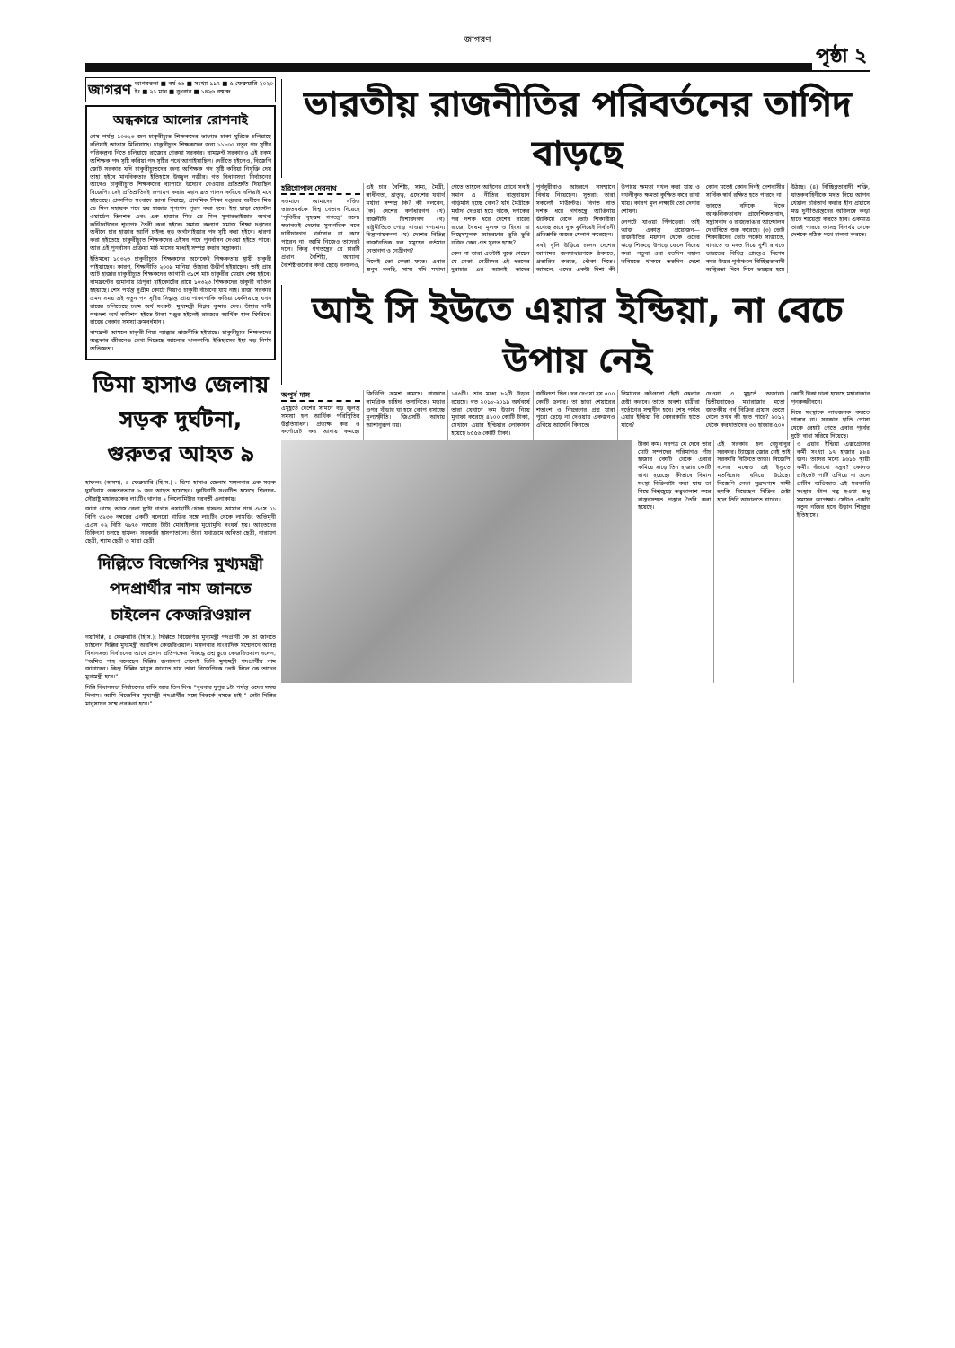জাগরণ
পৃষ্ঠা ২
জাগরণ আগরতলা ■ বর্ষ-৬৬ ■ সংখ্যা ১১৭ ■ ৫ ফেব্রুয়ারি ২০২০ ইং ■ ২১ মাঘ ■ বুধবার ■ ১৪২৬ বঙ্গাব্দ
অন্ধকারে আলোর রোশনাই
শেষ পর্যন্ত ১০৩২৩ জন চাকুরীচ্যুত শিক্ষকদের ভাগ্যের চাকা ঘুরিতে চলিয়াছে বলিয়াই আভাস মিলিয়াছে। চাকুরীচ্যুত শিক্ষকদের জন্য ১১৮০০ নতুন পদ সৃষ্টির পরিকল্পনা নিতে চলিয়াছে রাজ্যের গেরুয়া সরকার। বামফ্রন্ট সরকারও এই রকম অশিক্ষক পদ সৃষ্টি করিয়া পদ সৃষ্টির পথে আগাইয়াছিল। দেরীতে হইলেও, বিজেপি জোট সরকার যদি চাকুরীচ্যুতদের জন্য অশিক্ষক পদ সৃষ্টি করিয়া নিযুক্তি দেয় তাহা হইবে মানবিকতার ইতিহাসে উজ্জ্বল নজীর। গত বিধানসভা নির্বাচনের আগেও চাকুরীচ্যুত শিক্ষকদের ব্যাপারে উদ্যোগ নেওয়ার প্রতিশ্রুতি দিয়াছিল বিজেপি। সেই প্রতিশ্রুতিরই রূপায়ণ করার মহান ব্রত পালন করিবে বলিয়াই মনে হইতেছে। প্রকাশিত সংবাদে জানা গিয়াছে, প্রাথমিক শিক্ষা দপ্তরের অধীনে মিড ডে মিল সহায়ক পদে ছয় হাজার শূণ্যপদ পূরণ করা হবে। ইহা ছাড়া হোস্টেল ওয়ার্ডেন তিনশত এবং এক হাজার মিড ডে মিল সুপারভাইজার অথবা কর্ডিনেটরের শূন্যপদ তৈরী করা হইবে। সমাজ কল্যাণ সমাজ শিক্ষা দপ্তরের অধীনে চার হাজার আর্লি চাইল্ড হুড অর্গানাইজার পদ সৃষ্টি করা হইবে। ধারণা করা হইতেছে চাকুরীচ্যুত শিক্ষকদের এইসব পদে পুনর্বাসন দেওয়া হইতে পারে। আর এই পুনর্বাসন প্রক্রিয়া মার্চ মাসের মধ্যেই সম্পন্ন করার সম্ভাবনা।
ইতিমধ্যে ১০৩২৩ চাকুরীচ্যুত শিক্ষকদের অনেকেই শিক্ষকতায় স্থায়ী চাকুরী পাইয়াছেন। কারণ, শিক্ষানীতি ২০০৯ মানিয়া তাঁহারা উত্তীর্ণ হইয়াছেন। তাই প্রায় আট হাজার চাকুরীচ্যুত শিক্ষকদের আগামী ৩১শে মার্চ চাকুরীর মেয়াদ শেষ হইবে। বামফ্রন্টের জমানায় ত্রিপুরা হাইকোর্টের রায়ে ১০৩২৩ শিক্ষকদের চাকুরী বাতিল হইয়াছে। শেষ পর্যন্ত সুপ্রীম কোর্টে গিয়াও চাকুরী বাঁচানো যায় নাই। রাজ্য সরকার এমন সময় এই নতুন পদ সৃষ্টির সিদ্ধান্ত প্রায় পাকাপাকি করিয়া ফেলিয়াছে যখন রাজ্যে চলিতেছে চরম অর্থ সংকট। মুখ্যমন্ত্রী বিপ্লব কুমার দেব। তাঁহার দাবী পঞ্চদশ অর্থ কমিশন হইতে টাকা মঞ্জুর হইলেই রাজ্যের আর্থিক হাল ফিরিবে। রাজ্যে বেকার সমস্যা ক্রমবর্ধমান।
বামফ্রন্ট আমলে চাকুরী নিয়া ন্যাক্কার রাজনীতি হইয়াছে। চাকুরীচ্যুত শিক্ষকদের অন্ধকার জীবনেও দেখা দিতেছে আলোর ঝলকানি। ইতিহাসের ইহা বড় নির্মম অভিজ্ঞতা।
ডিমা হাসাও জেলায় সড়ক দুর্ঘটনা, গুরুতর আহত ৯
হাফলং (অসম), ৪ ফেব্রুয়ারি (হি.স.) : ডিমা হাসাও জেলায় মঙ্গলবার এক সড়ক দুর্ঘটনায় গুরুতরভাবে ৯ জন আহত হয়েছেন। দুর্ঘটনাটি সংঘটিত হয়েছে শিলচর-সৌরাষ্ট্র মহাসড়কের লাংটিং থানার ২ কিলোমিটার দূরবর্তী এলাকায়।
জানা গেছে, আজ বেলা দুটো নাগাদ গুয়াহাটি থেকে হাফলং আসার পথে এএস ০১ বিপি ৩২৩৩ নম্বরের একটি বলেরো গাড়ির সঙ্গে লাংটিং থেকে লামডিং অভিমুখী এএস ০২ বিসি ৭৯৭৬ নম্বরের টাটা মোবাইলের মুখোমুখি সংঘর্ষ হয়। আহতদের চিকিৎসা চলছে হাফলং সরকারি হাসপাতালে। তাঁরা যথাক্রমে অনিতা ছেত্রী, নারায়ণ ছেত্রী, শ্যাম ছেত্রী ও মায়া ছেত্রী।
দিল্লিতে বিজেপির মুখ্যমন্ত্রী পদপ্রার্থীর নাম জানতে চাইলেন কেজরিওয়াল
নয়াদিল্লি, ৪ ফেব্রুয়ারি (হি.স.): দিল্লিতে বিজেপির মুখ্যমন্ত্রী পদপ্রার্থী কে তা জানতে চাইলেন দিল্লির মুখ্যমন্ত্রী অরবিন্দ কেজরিওয়াল। মঙ্গলবার সাংবাদিক সম্মেলনে আসন্ন বিধানসভা নির্বাচনের আগে প্রধান প্রতিপক্ষের বিরুদ্ধে প্রশ্ন ছুড়ে কেজরিওয়াল বলেন, "অমিত শাহ বলেছেন দিল্লির জনাদেশ পেলেই তিনি মুখ্যমন্ত্রী পদপ্রার্থীর নাম জানাবেন। কিন্তু দিল্লির মানুষ জানতে চায় তারা বিজেপিকে ভোট দিলে কে তাদের মুখ্যমন্ত্রী হবে।"
দিল্লি বিধানসভা নির্বাচনের বাকি আর তিন দিন। "বুধবার দুপুর ১টা পর্যন্ত ওদের সময় দিলাম। আমি বিজেপির মুখ্যমন্ত্রী পদপ্রার্থীর সঙ্গে বিতর্কে বসতে চাই।" সেটা দিল্লির মানুষদের সঙ্গে প্রবঞ্চনা হবে।"
ভারতীয় রাজনীতির পরিবর্তনের তাগিদ বাড়ছে
হরিগোপাল দেবনাথ
বর্তমানে আমাদের খণ্ডিত ভারতবর্ষকে বিশ্ব খেতাব দিয়েছে 'পৃথিবীর বৃহত্তম গণতন্ত্র' বলে। স্বভাবতই দেশের সুনাগরিক বলে দাবীদারগণ গর্ববোধ না করে পারেন না। আমি নিজেও তাদেরই দলে। কিন্তু গণতন্ত্রের যে চারটি প্রধান বৈশিষ্ট্য, অন্যান্য বৈশিষ্ট্যগুলোর কথা ছেড়ে বললেও, এই চার বৈশিষ্ট্য, সাম্য, মৈত্রী, স্বাধীনতা, ভ্রাতৃত্ব, এদেশের যথার্থ মর্যাদা সম্পন্ন কি? কী বলবেন, (ক) দেশের কর্ণধারগণ (খ) রাজনীতি বিশারদগণ (গ) রাষ্ট্রনীতিতে পোড় খাওয়া গণ্যমান্য চিন্তানায়কগণ (ঘ) দেশের বিভিন্ন রাজনৈতিক দল সমূহের বর্তমান নেতাগণ ও নেত্রীগণ?
দিলেই তো কেল্লা ফতে। এবার শুনুন বলছি, সাম্য যদি মর্যাদা পেতে তাহলে আইনের চোখে সবাই সমান এ নীতির বাস্তবায়নে গড়িমসি হচ্ছে কেন? যদি মৈত্রীকে মর্যাদা দেওয়া হয়ে থাকে, দশকের পর দশক ধরে দেশের রাজ্যে রাজ্যে বৈষম্য মূলক ও হিংসা বা বিদ্বেষমূলক আচরণের ভুরি ভুরি নজির কেন এত সুলভ হচ্ছে?
কেন না তারা এতটাই বুঝে গেছেন যে নেতা, নেত্রীদের এই ধরনের দুরাচার এর আগেই তাদের পূর্বসুরীরাও আচরণে সসম্মানে বিদায় নিয়েছেন। সুতরাং তারা সকলেই মাউন্টেড। বিগত সাত দশক ধরে গণতন্ত্রে আঙিনায় জাঁকিয়ে থেকে ভোট শিকারীরা যথেচ্ছ ভাবে বুক ফুলিয়েই নির্বাচনী প্রতিশ্রুতি অজস্র খেলাপ করেছেন।
সবই বুলি উড়িয়ে চলেন দেশের আপামর জনসাধারণকে ঠকাতে, প্রতারিত করতে, ধোঁকা দিতে। আসলে, ওদের একটা দিশা কী উপায়ে ক্ষমতা দখল করা যায় ও দখলীকৃত ক্ষমতা কুক্ষিত করে রাখা যায়। কারণ মূল লক্ষ্যটা তো দেদার শোষণ।
লেপটে যাওয়া পিঁপড়েরা। তাই আজ একান্ত প্রয়োজন—রাজনীতির ময়দান থেকে ওদের ঝড়ে শিকড়ে উপড়ে ফেলে বিদেয় করা। নতুবা ওরা যতদিন বহাল তবিয়তে থাকবে ততদিন দেশে কোন মতেই কোন দিনই দেশবাসীর সার্বিক স্বার্থ রক্ষিত হতে পারবে না।
ভাবতে বদিকে দিকে আঞ্চলিকতাবাদ প্রাদেশিকতাবাদ, সন্ত্রাসবাদ ও রাজ্যভাঙার আন্দোলন দেখাদিতে শুরু করেছে। (৩) ভোট শিকারীদের ভোট পকেট সাজাতে, বানাতে ও মদত দিয়ে খুশী রাখতে ভারতের বিভিন্ন প্রান্তেও বিশেষ করে উত্তর-পূর্বাঞ্চলে বিচ্ছিন্নতাবাদী অস্থিরতা দিনে দিনে ভয়ঙ্কর হয়ে উঠছে। (৪) বিচ্ছিন্নতাবাদী শক্তি, ঘাতকবাহিনীকে মদত দিয়ে আপন খেয়াল চরিতার্থ করার হীন প্রয়াসে মত্ত দুর্নীতিগ্রস্তদের অবিলম্বে কড়া হাতে শায়েস্তা করতে হবে। একমাত্র তারই পারবে আসন্ন বিপর্যয় থেকে দেশকে সঠিক পথে চালনা করতে।
আই সি ইউতে এয়ার ইন্ডিয়া, না বেচে উপায় নেই
অপূর্ব দাস
এমুহূর্তে দেশের সামনে বড় জ্বলন্ত সমস্যা হল আর্থিক পরিস্থিতির উন্নতিসাধন। প্রত্যক্ষ কর ও কর্পোরেট কর আদায় কমছে। জিডিপি ক্রমশ কমছে। বাজারে সামগ্রিক চাহিদা তলানিতে। মড়ার ওপর খাঁড়ার ঘা হয়ে কোপ বসাচ্ছে মূল্যস্ফীতি। জিএসটি আদায় আশানুরূপ নয়।
১৪৬টি। তার মধ্যে ৮২টি উড়ান রয়েছে। গত ২০১৮-২০১৯ অর্থবর্ষে তারা যেখানে কম উড়ান নিয়ে মুনাফা করেছে ৪১০০ কোটি টাকা, সেখানে এয়ার ইন্ডিয়ার লোকসান হয়েছে ৮৫৫৬ কোটি টাকা।
জটিলতা ছিল। দর দেওয়া হয় ৫০০ কোটি ডলার। তা ছাড়া শেয়ারের শতাংশ ও নিয়ন্ত্রণের প্রশ্ন যারা পুরো ছেড়ে না দেওয়ায় একজনও এগিয়ে আসেনি কিনতে।
বিমানের রুটগুলো ছেঁটে ফেলার চেষ্টা করবে। তাতে অবশ্য যাত্রীরা দুর্ভোগের সম্মুখীন হবে। শেষ পর্যন্ত এয়ার ইন্ডিয়া কি বেসরকারি হাতে যাবে?
দেওয়া এ মুহূর্তে অজানা। দ্বিতীয়বারেও মহারাজার মতো জাতকীয় গর্ব বিক্রির প্রয়াস ভেস্তে গেলে তখন কী হতে পারে? ২০১২ থেকে করদাতাদের ৩০ হাজার ৫০০ কোটি টাকা ঢালা হয়েছে মহারাজার পুনরুজ্জীবনে।
দিয়ে সংস্থাকে লাভজনক করতে পারবে না। সরকার হাতি পোষা থেকে রেহাই পেতে এবার পূর্বের দুটো বাধা সরিয়ে দিয়েছে।
টাকা কম। দরপত্র যে দেবে তার মোট সম্পদের পরিমাণও পাঁচ হাজার কোটি থেকে এবার কমিয়ে সাড়ে তিন হাজার কোটি রাখা হয়েছে। কীভাবে বিমান সংস্থা বিক্রিবাটা করা যায় তা নিয়ে বিশ্বজুড়ে তত্ত্বতালাশ করে বাস্তবসম্মত প্রস্তাব তৈরি করা হয়েছে।
এই সরকার হল বেচুবাবুর সরকার। ট্যাঙ্কের জোর নেই তাই সরকারি বিক্রিতে তাড়া। বিজেপি দলের মধ্যেও এই ইস্যুতে মতবিরোধ ঘনিয়ে উঠেছে। বিজেপি নেতা সুব্রহ্মণ্যম স্বামী হুমকি দিয়েছেন বিক্রির চেষ্টা হলে তিনি আদালতে যাবেন।
ও এয়ার ইন্ডিয়া এক্সপ্রেসের কর্মী সংখ্যা ১৭ হাজার ৯৮৪ জন। তাদের মধ্যে ৯৬১৬ স্থায়ী কর্মী। বাঁচানো সম্ভব? কোনও প্রাইভেট পার্টি এগিয়ে না এলে প্রাচীন অভিজাত এই সরকারি সংস্থার ঝাঁপ বন্ধ হওয়া শুধু সময়ের অপেক্ষা। সেটাও একটা নতুন নজির হবে উড়ান শিল্পের ইতিহাসে।